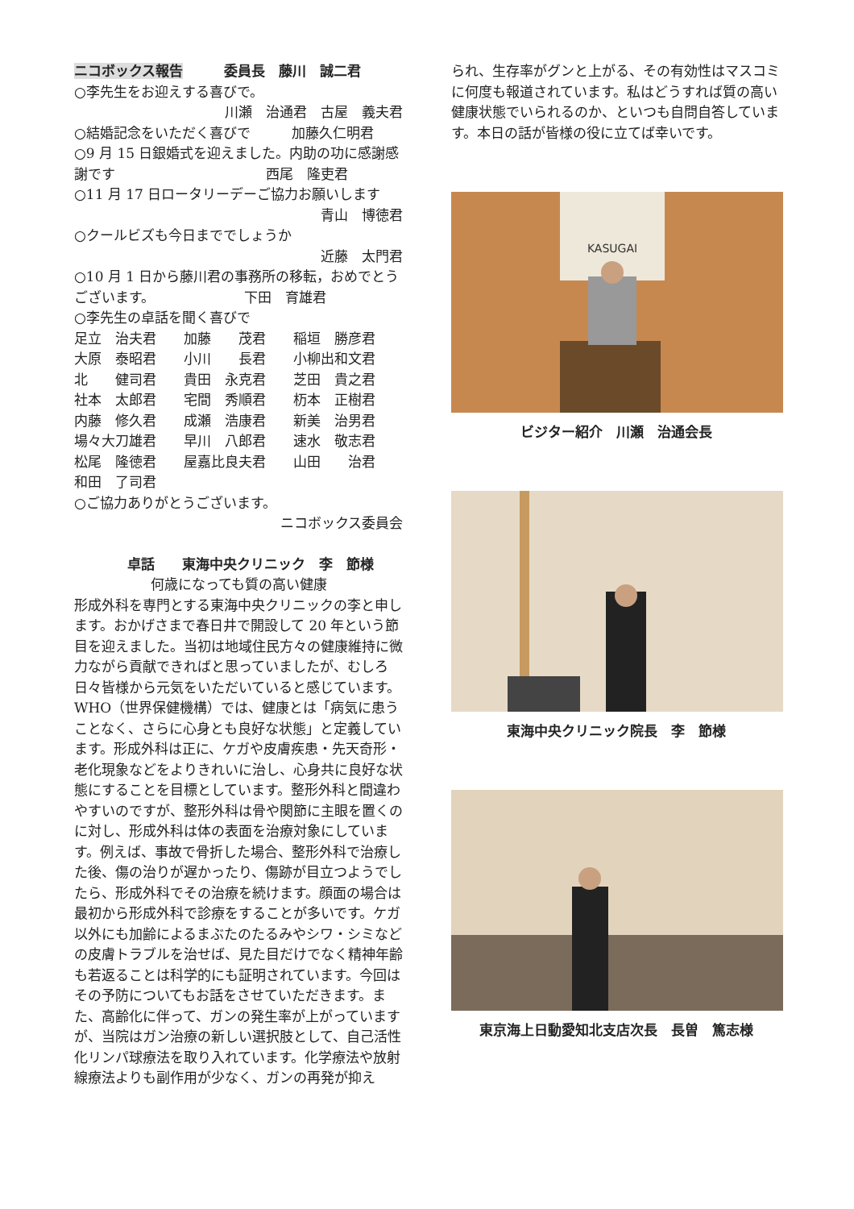ニコボックス報告　　　委員長　藤川　誠二君
○李先生をお迎えする喜びで。
川瀬　治通君　古屋　義夫君
○結婚記念をいただく喜びで　　　加藤久仁明君
○9 月 15 日銀婚式を迎えました。内助の功に感謝感謝です　　　　　　　　　　　西尾　隆吏君
○11 月 17 日ロータリーデーご協力お願いします
青山　博徳君
○クールビズも今日まででしょうか
近藤　太門君
○10 月 1 日から藤川君の事務所の移転，おめでとうございます。　　　　　　　下田　育雄君
○李先生の卓話を聞く喜びで
| 足立 治夫君 | 加藤 茂君 | 稲垣 勝彦君 |
| 大原 泰昭君 | 小川 長君 | 小柳出和文君 |
| 北 健司君 | 貴田 永克君 | 芝田 貴之君 |
| 社本 太郎君 | 宅間 秀順君 | 杤本 正樹君 |
| 内藤 修久君 | 成瀬 浩康君 | 新美 治男君 |
| 場々大刀雄君 | 早川 八郎君 | 速水 敬志君 |
| 松尾 隆徳君 | 屋嘉比良夫君 | 山田 治君 |
| 和田 了司君 | | |
○ご協力ありがとうございます。
ニコボックス委員会
卓話　　東海中央クリニック　李　節様
何歳になっても質の高い健康
形成外科を専門とする東海中央クリニックの李と申します。おかげさまで春日井で開設して 20 年という節目を迎えました。当初は地域住民方々の健康維持に微力ながら貢献できればと思っていましたが、むしろ日々皆様から元気をいただいていると感じています。WHO（世界保健機構）では、健康とは「病気に患うことなく、さらに心身とも良好な状態」と定義しています。形成外科は正に、ケガや皮膚疾患・先天奇形・老化現象などをよりきれいに治し、心身共に良好な状態にすることを目標としています。整形外科と間違わやすいのですが、整形外科は骨や関節に主眼を置くのに対し、形成外科は体の表面を治療対象にしています。例えば、事故で骨折した場合、整形外科で治療した後、傷の治りが遅かったり、傷跡が目立つようでしたら、形成外科でその治療を続けます。顔面の場合は最初から形成外科で診療をすることが多いです。ケガ以外にも加齢によるまぶたのたるみやシワ・シミなどの皮膚トラブルを治せば、見た目だけでなく精神年齢も若返ることは科学的にも証明されています。今回はその予防についてもお話をさせていただきます。また、高齢化に伴って、ガンの発生率が上がっていますが、当院はガン治療の新しい選択肢として、自己活性化リンパ球療法を取り入れています。化学療法や放射線療法よりも副作用が少なく、ガンの再発が抑え
られ、生存率がグンと上がる、その有効性はマスコミに何度も報道されています。私はどうすれば質の高い健康状態でいられるのか、といつも自問自答しています。本日の話が皆様の役に立てば幸いです。
KASUGAI
ビジター紹介　川瀬　治通会長
東海中央クリニック院長　李　節様
東京海上日動愛知北支店次長　長曽　篤志様